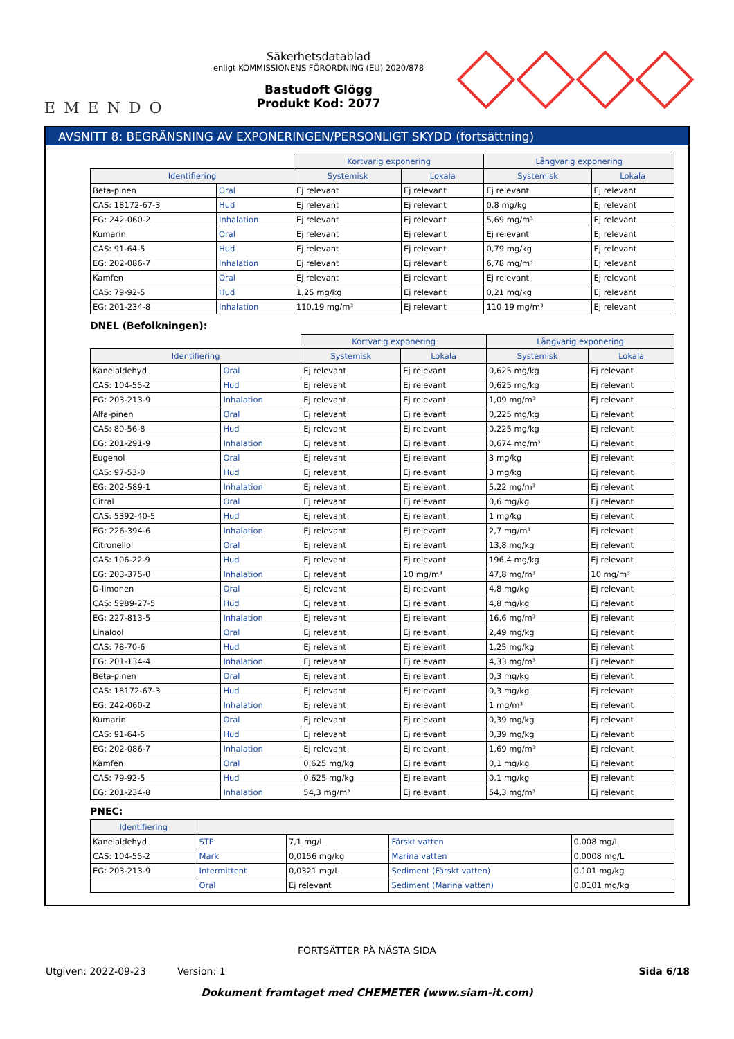EMENDO
Säkerhetsdatablad
enligt KOMMISSIONENS FÖRORDNING (EU) 2020/878
Bastudoft Glögg
Produkt Kod: 2077
AVSNITT 8: BEGRÄNSNING AV EXPONERINGEN/PERSONLIGT SKYDD (fortsättning)
| | | Kortvarig exponering | | Långvarig exponering | |
| --- | --- | --- | --- | --- | --- |
| Identifiering | | Systemisk | Lokala | Systemisk | Lokala |
| Beta-pinen | Oral | Ej relevant | Ej relevant | Ej relevant | Ej relevant |
| CAS: 18172-67-3 | Hud | Ej relevant | Ej relevant | 0,8 mg/kg | Ej relevant |
| EG: 242-060-2 | Inhalation | Ej relevant | Ej relevant | 5,69 mg/m³ | Ej relevant |
| Kumarin | Oral | Ej relevant | Ej relevant | Ej relevant | Ej relevant |
| CAS: 91-64-5 | Hud | Ej relevant | Ej relevant | 0,79 mg/kg | Ej relevant |
| EG: 202-086-7 | Inhalation | Ej relevant | Ej relevant | 6,78 mg/m³ | Ej relevant |
| Kamfen | Oral | Ej relevant | Ej relevant | Ej relevant | Ej relevant |
| CAS: 79-92-5 | Hud | 1,25 mg/kg | Ej relevant | 0,21 mg/kg | Ej relevant |
| EG: 201-234-8 | Inhalation | 110,19 mg/m³ | Ej relevant | 110,19 mg/m³ | Ej relevant |
DNEL (Befolkningen):
| | | Kortvarig exponering | | Långvarig exponering | |
| --- | --- | --- | --- | --- | --- |
| Identifiering | | Systemisk | Lokala | Systemisk | Lokala |
| Kanelaldehyd | Oral | Ej relevant | Ej relevant | 0,625 mg/kg | Ej relevant |
| CAS: 104-55-2 | Hud | Ej relevant | Ej relevant | 0,625 mg/kg | Ej relevant |
| EG: 203-213-9 | Inhalation | Ej relevant | Ej relevant | 1,09 mg/m³ | Ej relevant |
| Alfa-pinen | Oral | Ej relevant | Ej relevant | 0,225 mg/kg | Ej relevant |
| CAS: 80-56-8 | Hud | Ej relevant | Ej relevant | 0,225 mg/kg | Ej relevant |
| EG: 201-291-9 | Inhalation | Ej relevant | Ej relevant | 0,674 mg/m³ | Ej relevant |
| Eugenol | Oral | Ej relevant | Ej relevant | 3 mg/kg | Ej relevant |
| CAS: 97-53-0 | Hud | Ej relevant | Ej relevant | 3 mg/kg | Ej relevant |
| EG: 202-589-1 | Inhalation | Ej relevant | Ej relevant | 5,22 mg/m³ | Ej relevant |
| Citral | Oral | Ej relevant | Ej relevant | 0,6 mg/kg | Ej relevant |
| CAS: 5392-40-5 | Hud | Ej relevant | Ej relevant | 1 mg/kg | Ej relevant |
| EG: 226-394-6 | Inhalation | Ej relevant | Ej relevant | 2,7 mg/m³ | Ej relevant |
| Citronellol | Oral | Ej relevant | Ej relevant | 13,8 mg/kg | Ej relevant |
| CAS: 106-22-9 | Hud | Ej relevant | Ej relevant | 196,4 mg/kg | Ej relevant |
| EG: 203-375-0 | Inhalation | Ej relevant | 10 mg/m³ | 47,8 mg/m³ | 10 mg/m³ |
| D-limonen | Oral | Ej relevant | Ej relevant | 4,8 mg/kg | Ej relevant |
| CAS: 5989-27-5 | Hud | Ej relevant | Ej relevant | 4,8 mg/kg | Ej relevant |
| EG: 227-813-5 | Inhalation | Ej relevant | Ej relevant | 16,6 mg/m³ | Ej relevant |
| Linalool | Oral | Ej relevant | Ej relevant | 2,49 mg/kg | Ej relevant |
| CAS: 78-70-6 | Hud | Ej relevant | Ej relevant | 1,25 mg/kg | Ej relevant |
| EG: 201-134-4 | Inhalation | Ej relevant | Ej relevant | 4,33 mg/m³ | Ej relevant |
| Beta-pinen | Oral | Ej relevant | Ej relevant | 0,3 mg/kg | Ej relevant |
| CAS: 18172-67-3 | Hud | Ej relevant | Ej relevant | 0,3 mg/kg | Ej relevant |
| EG: 242-060-2 | Inhalation | Ej relevant | Ej relevant | 1 mg/m³ | Ej relevant |
| Kumarin | Oral | Ej relevant | Ej relevant | 0,39 mg/kg | Ej relevant |
| CAS: 91-64-5 | Hud | Ej relevant | Ej relevant | 0,39 mg/kg | Ej relevant |
| EG: 202-086-7 | Inhalation | Ej relevant | Ej relevant | 1,69 mg/m³ | Ej relevant |
| Kamfen | Oral | 0,625 mg/kg | Ej relevant | 0,1 mg/kg | Ej relevant |
| CAS: 79-92-5 | Hud | 0,625 mg/kg | Ej relevant | 0,1 mg/kg | Ej relevant |
| EG: 201-234-8 | Inhalation | 54,3 mg/m³ | Ej relevant | 54,3 mg/m³ | Ej relevant |
PNEC:
| Identifiering | | | | |
| --- | --- | --- | --- | --- |
| Kanelaldehyd | STP | 7,1 mg/L | Färskt vatten | 0,008 mg/L |
| CAS: 104-55-2 | Mark | 0,0156 mg/kg | Marina vatten | 0,0008 mg/L |
| EG: 203-213-9 | Intermittent | 0,0321 mg/L | Sediment (Färskt vatten) | 0,101 mg/kg |
| | Oral | Ej relevant | Sediment (Marina vatten) | 0,0101 mg/kg |
FORTSÄTTER PÅ NÄSTA SIDA
Utgiven: 2022-09-23 Version: 1 Sida 6/18
Dokument framtaget med CHEMETER (www.siam-it.com)